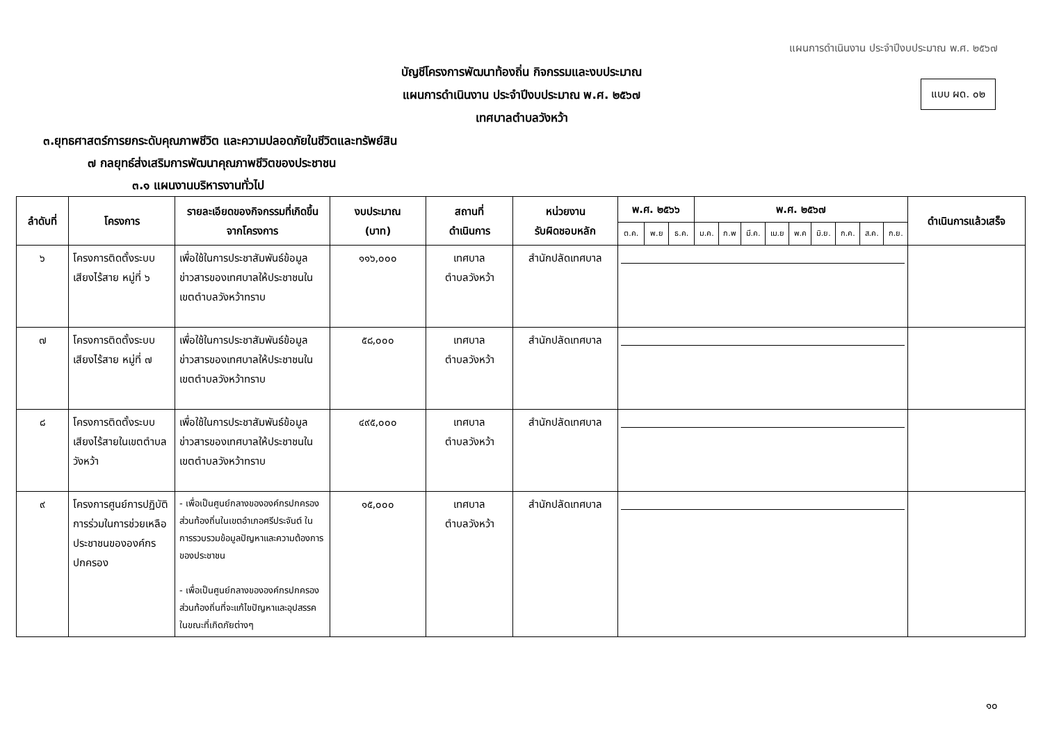แผนการดำเนินงาน ประจำปีงบประมาณ พ.ศ. ๒๕๖๗
แบบ ผด. ๐๒
บัญชีโครงการพัฒนาท้องถิ่น กิจกรรมและงบประมาณ
แผนการดำเนินงาน ประจำปีงบประมาณ พ.ศ. ๒๕๖๗
เทศบาลตำบลวังหว้า
๓.ยุทธศาสตร์การยกระดับคุณภาพชีวิต และความปลอดภัยในชีวิตและทรัพย์สิน
๗ กลยุทธ์ส่งเสริมการพัฒนาคุณภาพชีวิตของประชาชน
๓.๑ แผนงานบริหารงานทั่วไป
| ลำดับที่ | โครงการ | รายละเอียดของกิจกรรมที่เกิดขึ้นจากโครงการ | งบประมาณ (บาท) | สถานที่ ดำเนินการ | หน่วยงาน รับผิดชอบหลัก | พ.ศ. ๒๕๖๖ | | | พ.ศ. ๒๕๖๗ | | | | | | | | | ดำเนินการแล้วเสร็จ |
| --- | --- | --- | --- | --- | --- | --- | --- | --- | --- | --- | --- | --- | --- | --- | --- | --- | --- | --- |
| | | | | | | ต.ค. | พ.ย | ธ.ค. | ม.ค. | ก.พ | มี.ค. | เม.ย | พ.ค | มิ.ย. | ก.ค. | ส.ค. | ก.ย. | |
| ๖ | โครงการติดตั้งระบบเสียงไร้สาย หมู่ที่ ๖ | เพื่อใช้ในการประชาสัมพันธ์ข้อมูลข่าวสารของเทศบาลให้ประชาชนในเขตตำบลวังหว้าทราบ | ๑๑๖,๐๐๐ | เทศบาล ตำบลวังหว้า | สำนักปลัดเทศบาล | | | | | | | | | | | | | |
| ๗ | โครงการติดตั้งระบบเสียงไร้สาย หมู่ที่ ๗ | เพื่อใช้ในการประชาสัมพันธ์ข้อมูลข่าวสารของเทศบาลให้ประชาชนในเขตตำบลวังหว้าทราบ | ๕๘,๐๐๐ | เทศบาล ตำบลวังหว้า | สำนักปลัดเทศบาล | | | | | | | | | | | | | |
| ๘ | โครงการติดตั้งระบบเสียงไร้สายในเขตตำบลวังหว้า | เพื่อใช้ในการประชาสัมพันธ์ข้อมูลข่าวสารของเทศบาลให้ประชาชนในเขตตำบลวังหว้าทราบ | ๔๙๕,๐๐๐ | เทศบาล ตำบลวังหว้า | สำนักปลัดเทศบาล | | | | | | | | | | | | | |
| ๙ | โครงการศูนย์การปฏิบัติการร่วมในการช่วยเหลือประชาชนขององค์กรปกครอง | - เพื่อเป็นศูนย์กลางขององค์กรปกครองส่วนท้องถิ่นในเขตอำเภอศรีประจันต์ ในการรวบรวมข้อมูลปัญหาและความต้องการของประชาชน - เพื่อเป็นศูนย์กลางขององค์กรปกครองส่วนท้องถิ่นที่จะแก้ไขปัญหาและอุปสรรค ในขณะที่เกิดภัยต่างๆ | ๑๕,๐๐๐ | เทศบาล ตำบลวังหว้า | สำนักปลัดเทศบาล | | | | | | | | | | | | | |
๑๐